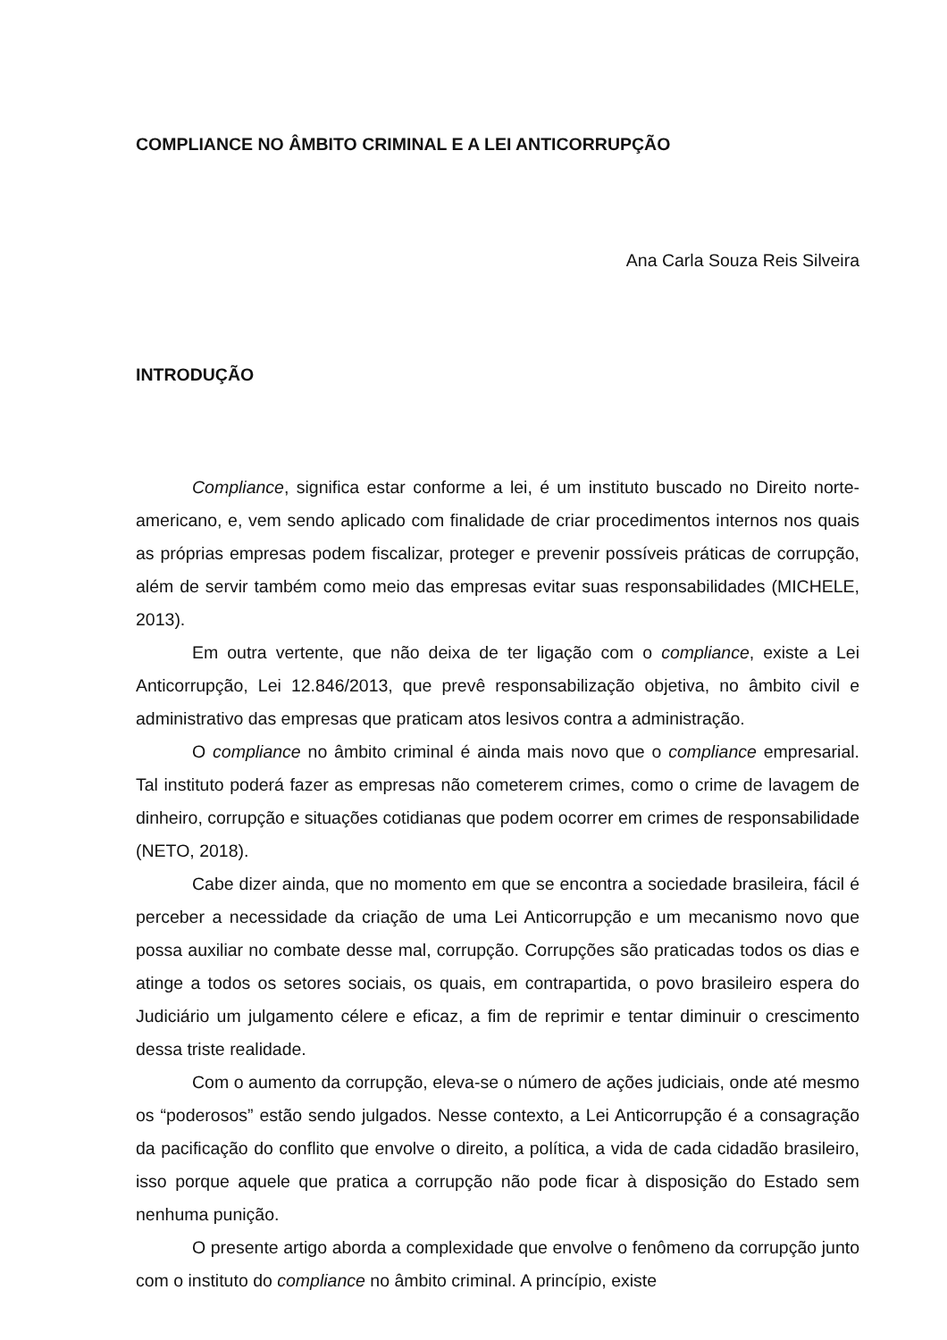COMPLIANCE NO ÂMBITO CRIMINAL E A LEI ANTICORRUPÇÃO
Ana Carla Souza Reis Silveira
INTRODUÇÃO
Compliance, significa estar conforme a lei, é um instituto buscado no Direito norte-americano, e, vem sendo aplicado com finalidade de criar procedimentos internos nos quais as próprias empresas podem fiscalizar, proteger e prevenir possíveis práticas de corrupção, além de servir também como meio das empresas evitar suas responsabilidades (MICHELE, 2013).
Em outra vertente, que não deixa de ter ligação com o compliance, existe a Lei Anticorrupção, Lei 12.846/2013, que prevê responsabilização objetiva, no âmbito civil e administrativo das empresas que praticam atos lesivos contra a administração.
O compliance no âmbito criminal é ainda mais novo que o compliance empresarial. Tal instituto poderá fazer as empresas não cometerem crimes, como o crime de lavagem de dinheiro, corrupção e situações cotidianas que podem ocorrer em crimes de responsabilidade (NETO, 2018).
Cabe dizer ainda, que no momento em que se encontra a sociedade brasileira, fácil é perceber a necessidade da criação de uma Lei Anticorrupção e um mecanismo novo que possa auxiliar no combate desse mal, corrupção. Corrupções são praticadas todos os dias e atinge a todos os setores sociais, os quais, em contrapartida, o povo brasileiro espera do Judiciário um julgamento célere e eficaz, a fim de reprimir e tentar diminuir o crescimento dessa triste realidade.
Com o aumento da corrupção, eleva-se o número de ações judiciais, onde até mesmo os “poderosos” estão sendo julgados. Nesse contexto, a Lei Anticorrupção é a consagração da pacificação do conflito que envolve o direito, a política, a vida de cada cidadão brasileiro, isso porque aquele que pratica a corrupção não pode ficar à disposição do Estado sem nenhuma punição.
O presente artigo aborda a complexidade que envolve o fenômeno da corrupção junto com o instituto do compliance no âmbito criminal. A princípio, existe